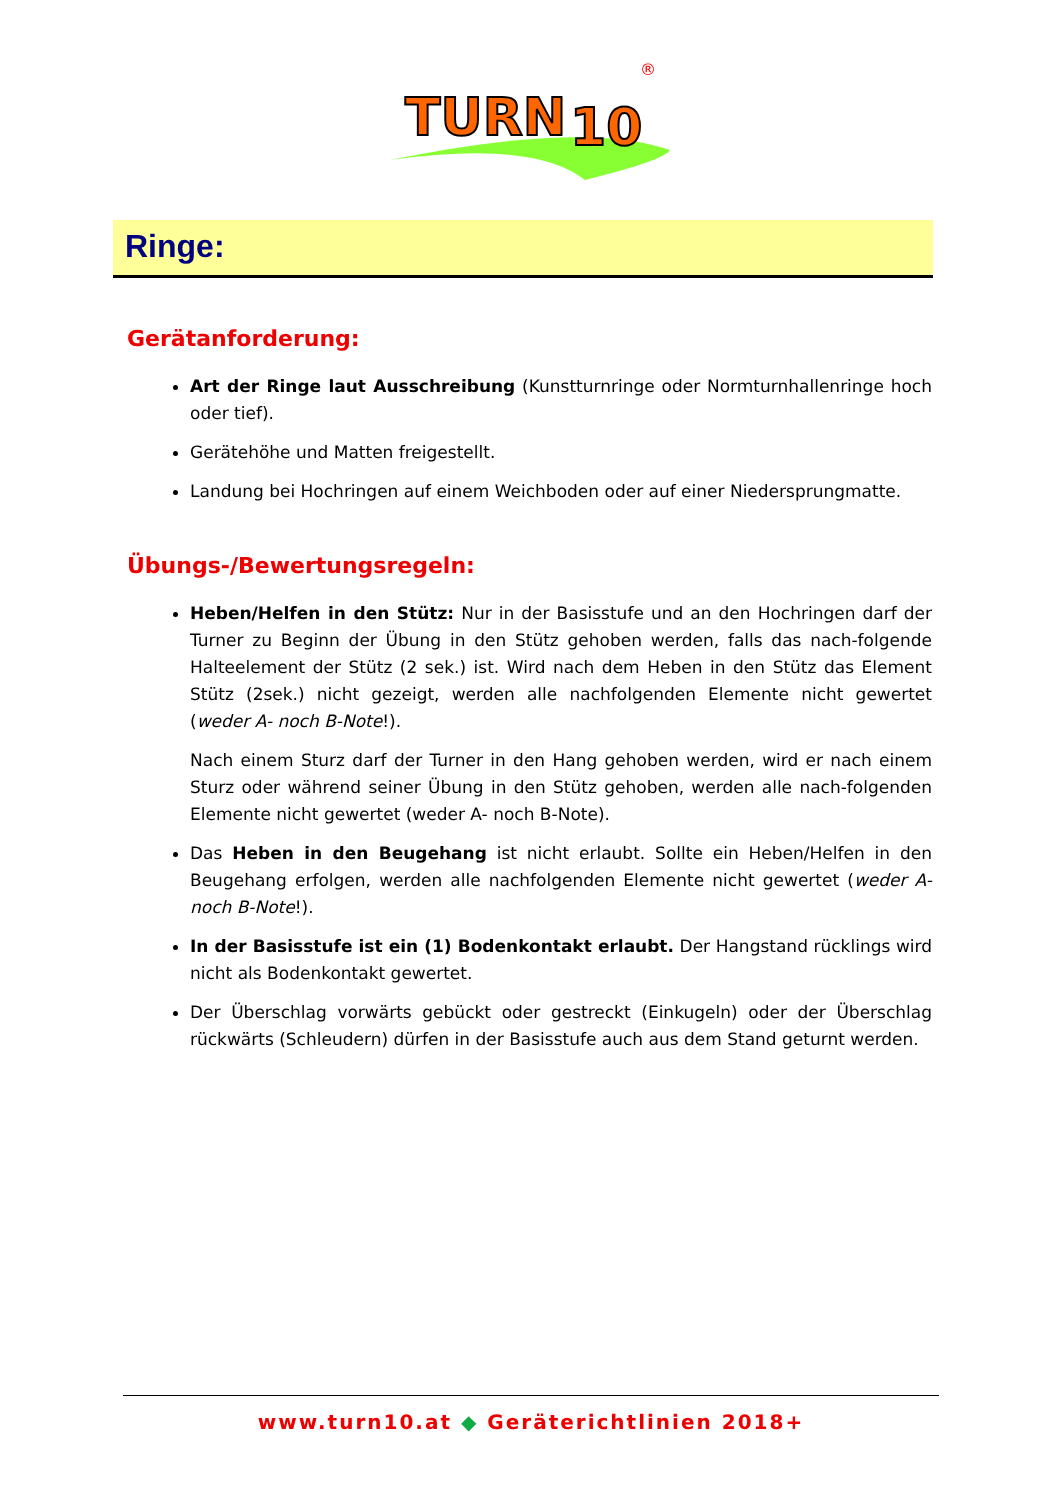TURN
10
®
Ringe:
Gerätanforderung:
Art der Ringe laut Ausschreibung (Kunstturnringe oder Normturnhallenringe hoch oder tief).
Gerätehöhe und Matten freigestellt.
Landung bei Hochringen auf einem Weichboden oder auf einer Niedersprungmatte.
Übungs-/Bewertungsregeln:
Heben/Helfen in den Stütz: Nur in der Basisstufe und an den Hochringen darf der Turner zu Beginn der Übung in den Stütz gehoben werden, falls das nach-folgende Halteelement der Stütz (2 sek.) ist. Wird nach dem Heben in den Stütz das Element Stütz (2sek.) nicht gezeigt, werden alle nachfolgenden Elemente nicht gewertet (weder A- noch B-Note!).
Nach einem Sturz darf der Turner in den Hang gehoben werden, wird er nach einem Sturz oder während seiner Übung in den Stütz gehoben, werden alle nach-folgenden Elemente nicht gewertet (weder A- noch B-Note).
Das Heben in den Beugehang ist nicht erlaubt. Sollte ein Heben/Helfen in den Beugehang erfolgen, werden alle nachfolgenden Elemente nicht gewertet (weder A- noch B-Note!).
In der Basisstufe ist ein (1) Bodenkontakt erlaubt. Der Hangstand rücklings wird nicht als Bodenkontakt gewertet.
Der Überschlag vorwärts gebückt oder gestreckt (Einkugeln) oder der Überschlag rückwärts (Schleudern) dürfen in der Basisstufe auch aus dem Stand geturnt werden.
www.turn10.at ◆ Geräterichtlinien 2018+